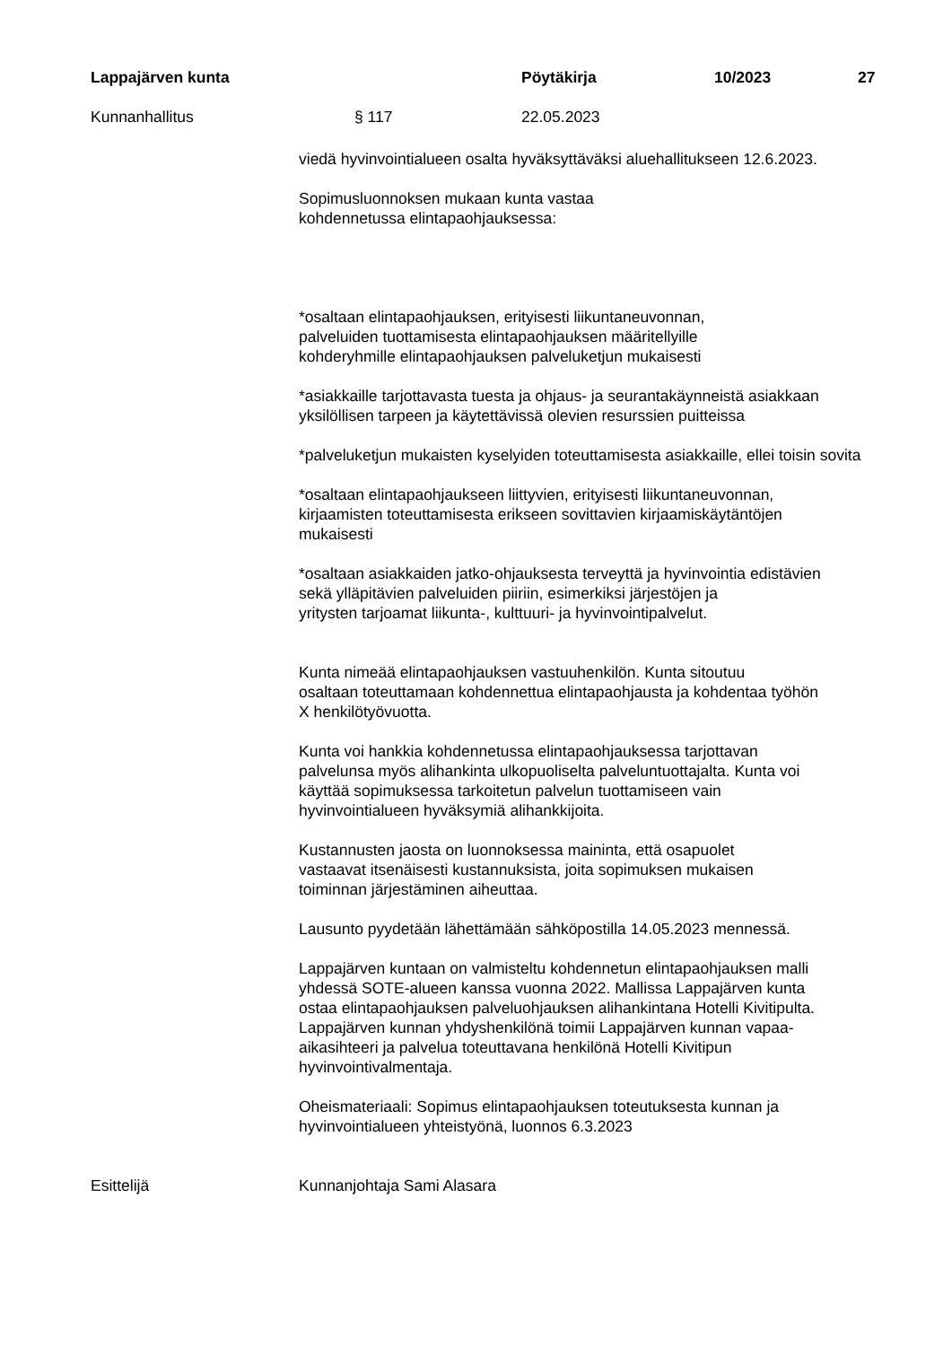Lappajärven kunta Pöytäkirja 10/2023 27
Kunnanhallitus § 117 22.05.2023
viedä hyvinvointialueen osalta hyväksyttäväksi aluehallitukseen 12.6.2023.
Sopimusluonnoksen mukaan kunta vastaa
kohdennetussa elintapaohjauksessa:
*osaltaan elintapaohjauksen, erityisesti liikuntaneuvonnan,
palveluiden tuottamisesta elintapaohjauksen määritellyille
kohderyhmille elintapaohjauksen palveluketjun mukaisesti
*asiakkaille tarjottavasta tuesta ja ohjaus- ja seurantakäynneistä asiakkaan yksilöllisen tarpeen ja käytettävissä olevien resurssien puitteissa
*palveluketjun mukaisten kyselyiden toteuttamisesta asiakkaille, ellei toisin sovita
*osaltaan elintapaohjaukseen liittyvien, erityisesti liikuntaneuvonnan,
kirjaamisten toteuttamisesta erikseen sovittavien kirjaamiskäytäntöjen
mukaisesti
*osaltaan asiakkaiden jatko-ohjauksesta terveyttä ja hyvinvointia edistävien
sekä ylläpitävien palveluiden piiriin, esimerkiksi järjestöjen ja
yritysten tarjoamat liikunta-, kulttuuri- ja hyvinvointipalvelut.
Kunta nimeää elintapaohjauksen vastuuhenkilön. Kunta sitoutuu
osaltaan toteuttamaan kohdennettua elintapaohjausta ja kohdentaa työhön
X henkilötyövuotta.
Kunta voi hankkia kohdennetussa elintapaohjauksessa tarjottavan
palvelunsa myös alihankinta ulkopuoliselta palveluntuottajalta. Kunta voi
käyttää sopimuksessa tarkoitetun palvelun tuottamiseen vain
hyvinvointialueen hyväksymiä alihankkijoita.
Kustannusten jaosta on luonnoksessa maininta, että osapuolet
vastaavat itsenäisesti kustannuksista, joita sopimuksen mukaisen
toiminnan järjestäminen aiheuttaa.
Lausunto pyydetään lähettämään sähköpostilla 14.05.2023 mennessä.
Lappajärven kuntaan on valmisteltu kohdennetun elintapaohjauksen malli
yhdessä SOTE-alueen kanssa vuonna 2022. Mallissa Lappajärven kunta
ostaa elintapaohjauksen palveluohjauksen alihankintana Hotelli Kivitipulta.
Lappajärven kunnan yhdyshenkilönä toimii Lappajärven kunnan vapaa-
aikasihteeri ja palvelua toteuttavana henkilönä Hotelli Kivitipun
hyvinvointivalmentaja.
Oheismateriaali: Sopimus elintapaohjauksen toteutuksesta kunnan ja
hyvinvointialueen yhteistyönä, luonnos 6.3.2023
Esittelijä Kunnanjohtaja Sami Alasara